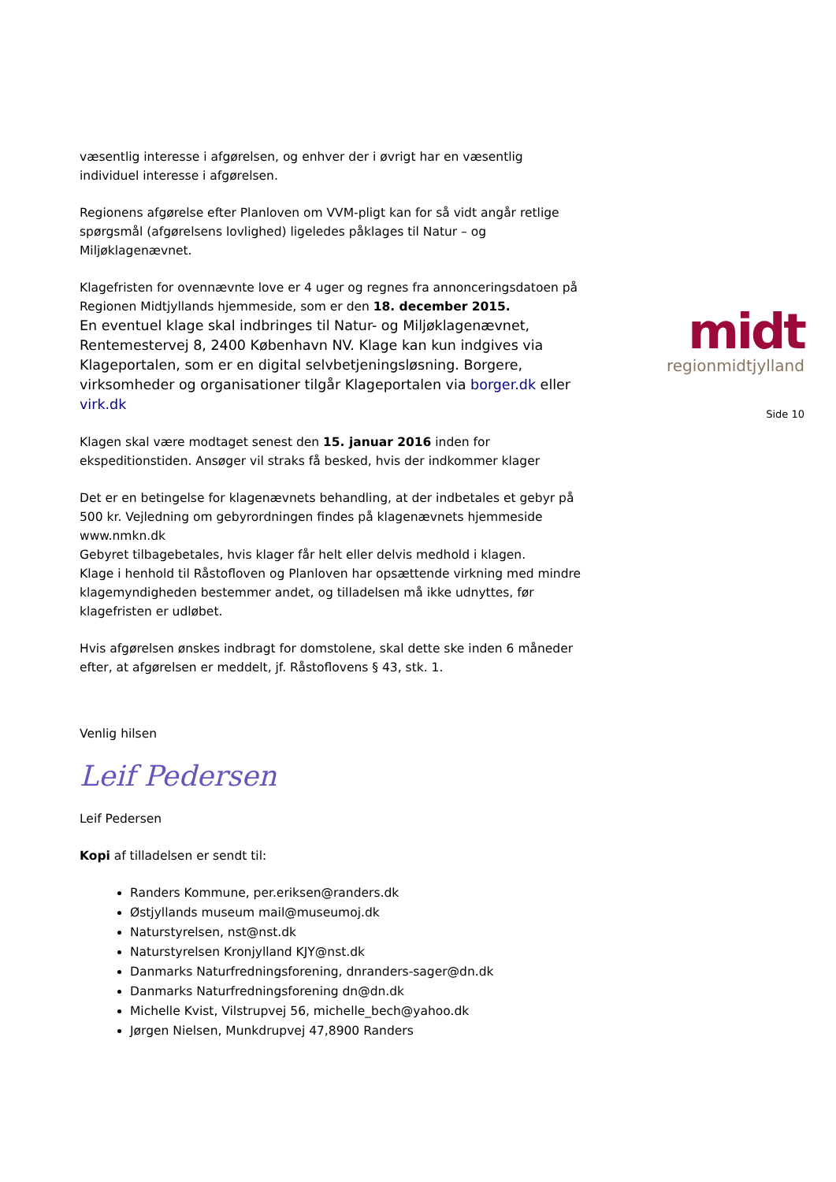væsentlig interesse i afgørelsen, og enhver der i øvrigt har en væsentlig individuel interesse i afgørelsen.
Regionens afgørelse efter Planloven om VVM-pligt kan for så vidt angår retlige spørgsmål (afgørelsens lovlighed) ligeledes påklages til Natur – og Miljøklagenævnet.
Klagefristen for ovennævnte love er 4 uger og regnes fra annonceringsdatoen på Regionen Midtjyllands hjemmeside, som er den 18. december 2015.
En eventuel klage skal indbringes til Natur- og Miljøklagenævnet, Rentemestervej 8, 2400 København NV. Klage kan kun indgives via Klageportalen, som er en digital selvbetjeningsløsning. Borgere, virksomheder og organisationer tilgår Klageportalen via borger.dk eller virk.dk
Klagen skal være modtaget senest den 15. januar 2016 inden for ekspeditionstiden. Ansøger vil straks få besked, hvis der indkommer klager
Det er en betingelse for klagenævnets behandling, at der indbetales et gebyr på 500 kr. Vejledning om gebyrordningen findes på klagenævnets hjemmeside www.nmkn.dk
Gebyret tilbagebetales, hvis klager får helt eller delvis medhold i klagen.
Klage i henhold til Råstofloven og Planloven har opsættende virkning med mindre klagemyndigheden bestemmer andet, og tilladelsen må ikke udnyttes, før klagefristen er udløbet.
Hvis afgørelsen ønskes indbragt for domstolene, skal dette ske inden 6 måneder efter, at afgørelsen er meddelt, jf. Råstoflovens § 43, stk. 1.
Venlig hilsen
Leif Pedersen
Leif Pedersen
Kopi af tilladelsen er sendt til:
Randers Kommune, per.eriksen@randers.dk
Østjyllands museum mail@museumoj.dk
Naturstyrelsen, nst@nst.dk
Naturstyrelsen Kronjylland KJY@nst.dk
Danmarks Naturfredningsforening, dnranders-sager@dn.dk
Danmarks Naturfredningsforening dn@dn.dk
Michelle Kvist, Vilstrupvej 56, michelle_bech@yahoo.dk
Jørgen Nielsen, Munkdrupvej 47,8900 Randers
midt
regionmidtjylland
Side 10